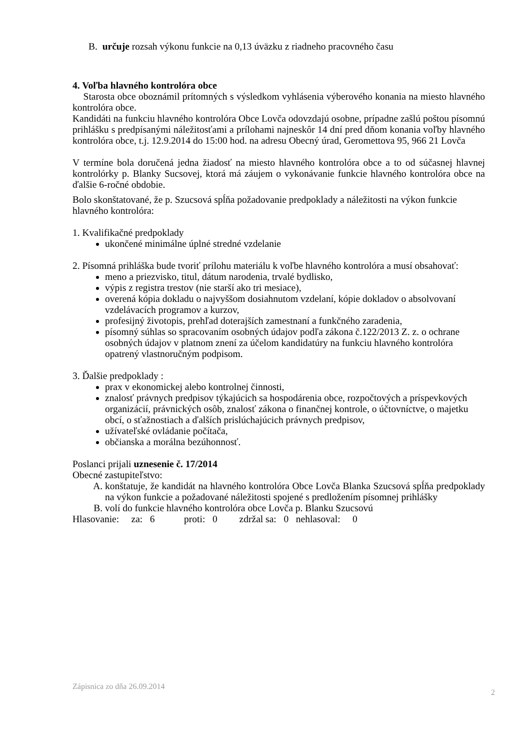B. určuje rozsah výkonu funkcie na 0,13 úväzku z riadneho pracovného času
4. Voľba hlavného kontrolóra obce
Starosta obce oboznámil prítomných s výsledkom vyhlásenia výberového konania na miesto hlavného kontrolóra obce.
Kandidáti na funkciu hlavného kontrolóra Obce Lovča odovzdajú osobne, prípadne zašlú poštou písomnú prihlášku s predpísanými náležitosťami a prílohami najneskôr 14 dní pred dňom konania voľby hlavného kontrolóra obce, t.j. 12.9.2014 do 15:00 hod. na adresu Obecný úrad, Geromettova 95, 966 21 Lovča
V termíne bola doručená jedna žiadosť na miesto hlavného kontrolóra obce a to od súčasnej hlavnej kontrolórky p. Blanky Sucsovej, ktorá má záujem o vykonávanie funkcie hlavného kontrolóra obce na ďalšie 6-ročné obdobie.
Bolo skonštatované, že p. Szucsová spĺňa požadovanie predpoklady a náležitosti na výkon funkcie hlavného kontrolóra:
1. Kvalifikačné predpoklady
ukončené minimálne úplné stredné vzdelanie
2. Písomná prihláška bude tvoriť prílohu materiálu k voľbe hlavného kontrolóra a musí obsahovať:
meno a priezvisko, titul, dátum narodenia, trvalé bydlisko,
výpis z registra trestov (nie starší ako tri mesiace),
overená kópia dokladu o najvyššom dosiahnutom vzdelaní, kópie dokladov o absolvovaní vzdelávacích programov a kurzov,
profesijný životopis, prehľad doterajších zamestnaní a funkčného zaradenia,
písomný súhlas so spracovaním osobných údajov podľa zákona č.122/2013 Z. z. o ochrane osobných údajov v platnom znení za účelom kandidatúry na funkciu hlavného kontrolóra opatrený vlastnoručným podpisom.
3. Ďalšie predpoklady :
prax v ekonomickej alebo kontrolnej činnosti,
znalosť právnych predpisov týkajúcich sa hospodárenia obce, rozpočtových a príspevkových organizácií, právnických osôb, znalosť zákona o finančnej kontrole, o účtovníctve, o majetku obcí, o sťažnostiach a ďalších prislúchajúcich právnych predpisov,
užívateľské ovládanie počítača,
občianska a morálna bezúhonnosť.
Poslanci prijali uznesenie č. 17/2014
Obecné zastupiteľstvo:
A. konštatuje, že kandidát na hlavného kontrolóra Obce Lovča Blanka Szucsová spĺňa predpoklady na výkon funkcie a požadované náležitosti spojené s predložením písomnej prihlášky
B. volí do funkcie hlavného kontrolóra obce Lovča p. Blanku Szucsovú
Hlasovanie: za: 6 proti: 0 zdržal sa: 0 nehlasoval: 0
Zápisnica zo dňa 26.09.2014 2